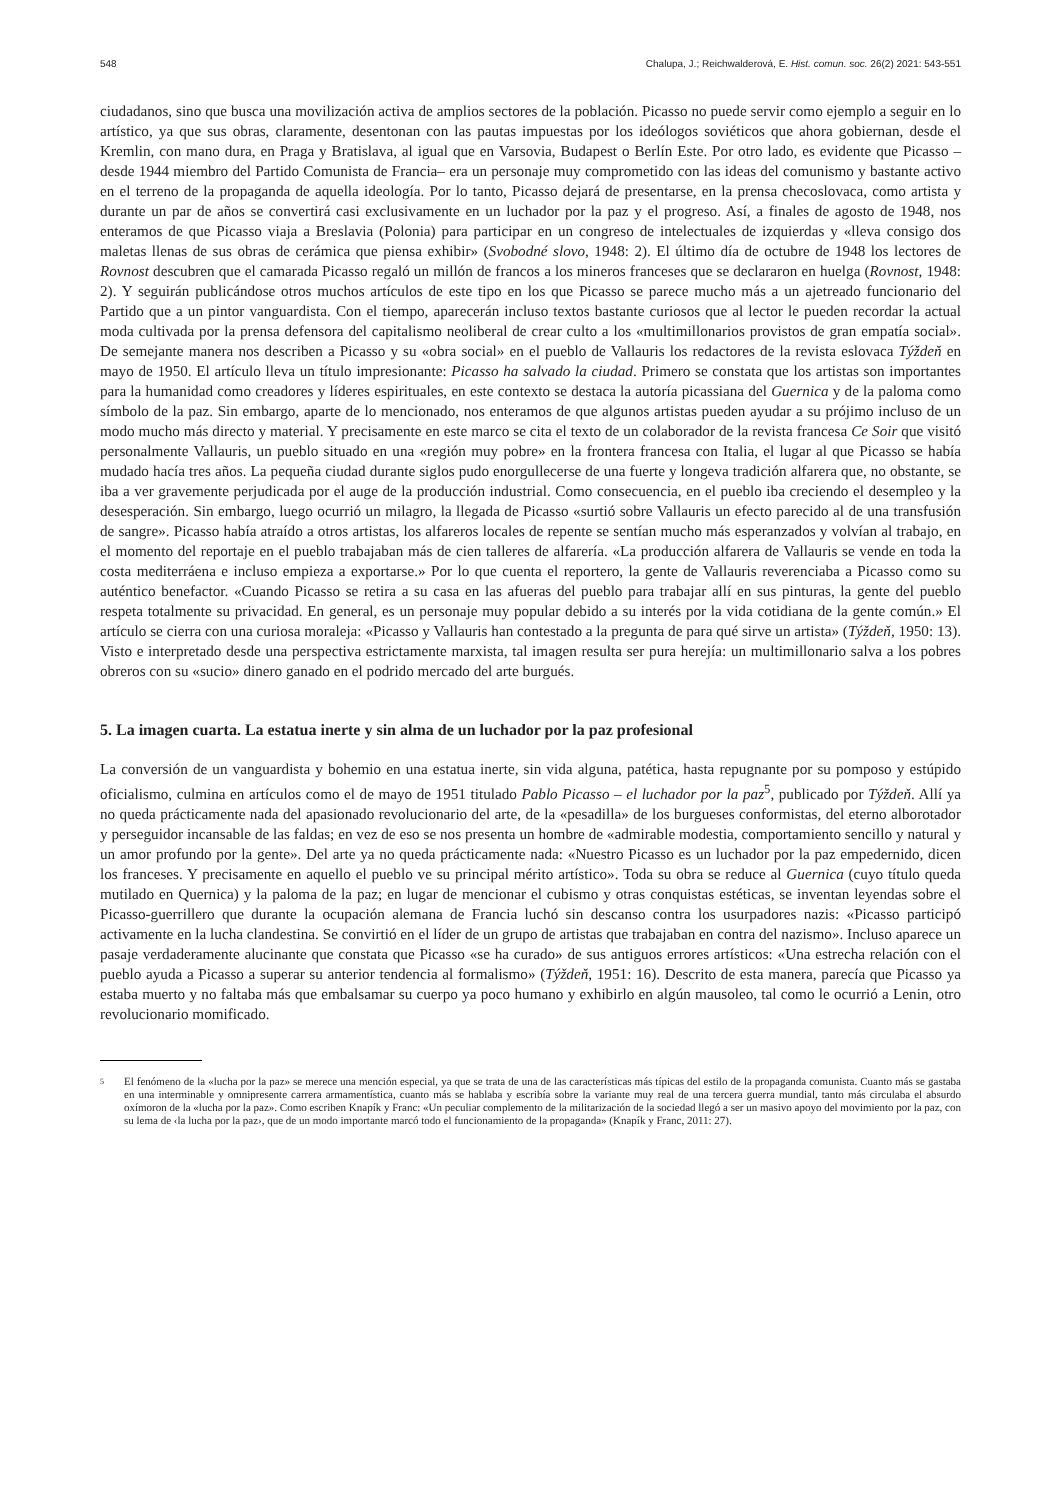548 Chalupa, J.; Reichwalderová, E. Hist. comun. soc. 26(2) 2021: 543-551
ciudadanos, sino que busca una movilización activa de amplios sectores de la población. Picasso no puede servir como ejemplo a seguir en lo artístico, ya que sus obras, claramente, desentonan con las pautas impuestas por los ideólogos soviéticos que ahora gobiernan, desde el Kremlin, con mano dura, en Praga y Bratislava, al igual que en Varsovia, Budapest o Berlín Este. Por otro lado, es evidente que Picasso –desde 1944 miembro del Partido Comunista de Francia– era un personaje muy comprometido con las ideas del comunismo y bastante activo en el terreno de la propaganda de aquella ideología. Por lo tanto, Picasso dejará de presentarse, en la prensa checoslovaca, como artista y durante un par de años se convertirá casi exclusivamente en un luchador por la paz y el progreso. Así, a finales de agosto de 1948, nos enteramos de que Picasso viaja a Breslavia (Polonia) para participar en un congreso de intelectuales de izquierdas y «lleva consigo dos maletas llenas de sus obras de cerámica que piensa exhibir» (Svobodné slovo, 1948: 2). El último día de octubre de 1948 los lectores de Rovnost descubren que el camarada Picasso regaló un millón de francos a los mineros franceses que se declararon en huelga (Rovnost, 1948: 2). Y seguirán publicándose otros muchos artículos de este tipo en los que Picasso se parece mucho más a un ajetreado funcionario del Partido que a un pintor vanguardista. Con el tiempo, aparecerán incluso textos bastante curiosos que al lector le pueden recordar la actual moda cultivada por la prensa defensora del capitalismo neoliberal de crear culto a los «multimillonarios provistos de gran empatía social». De semejante manera nos describen a Picasso y su «obra social» en el pueblo de Vallauris los redactores de la revista eslovaca Týždeň en mayo de 1950. El artículo lleva un título impresionante: Picasso ha salvado la ciudad. Primero se constata que los artistas son importantes para la humanidad como creadores y líderes espirituales, en este contexto se destaca la autoría picassiana del Guernica y de la paloma como símbolo de la paz. Sin embargo, aparte de lo mencionado, nos enteramos de que algunos artistas pueden ayudar a su prójimo incluso de un modo mucho más directo y material. Y precisamente en este marco se cita el texto de un colaborador de la revista francesa Ce Soir que visitó personalmente Vallauris, un pueblo situado en una «región muy pobre» en la frontera francesa con Italia, el lugar al que Picasso se había mudado hacía tres años. La pequeña ciudad durante siglos pudo enorgullecerse de una fuerte y longeva tradición alfarera que, no obstante, se iba a ver gravemente perjudicada por el auge de la producción industrial. Como consecuencia, en el pueblo iba creciendo el desempleo y la desesperación. Sin embargo, luego ocurrió un milagro, la llegada de Picasso «surtió sobre Vallauris un efecto parecido al de una transfusión de sangre». Picasso había atraído a otros artistas, los alfareros locales de repente se sentían mucho más esperanzados y volvían al trabajo, en el momento del reportaje en el pueblo trabajaban más de cien talleres de alfarería. «La producción alfarera de Vallauris se vende en toda la costa mediterráena e incluso empieza a exportarse.» Por lo que cuenta el reportero, la gente de Vallauris reverenciaba a Picasso como su auténtico benefactor. «Cuando Picasso se retira a su casa en las afueras del pueblo para trabajar allí en sus pinturas, la gente del pueblo respeta totalmente su privacidad. En general, es un personaje muy popular debido a su interés por la vida cotidiana de la gente común.» El artículo se cierra con una curiosa moraleja: «Picasso y Vallauris han contestado a la pregunta de para qué sirve un artista» (Týždeň, 1950: 13). Visto e interpretado desde una perspectiva estrictamente marxista, tal imagen resulta ser pura herejía: un multimillonario salva a los pobres obreros con su «sucio» dinero ganado en el podrido mercado del arte burgués.
5. La imagen cuarta. La estatua inerte y sin alma de un luchador por la paz profesional
La conversión de un vanguardista y bohemio en una estatua inerte, sin vida alguna, patética, hasta repugnante por su pomposo y estúpido oficialismo, culmina en artículos como el de mayo de 1951 titulado Pablo Picasso – el luchador por la paz<sup>5</sup>, publicado por Týždeň. Allí ya no queda prácticamente nada del apasionado revolucionario del arte, de la «pesadilla» de los burgueses conformistas, del eterno alborotador y perseguidor incansable de las faldas; en vez de eso se nos presenta un hombre de «admirable modestia, comportamiento sencillo y natural y un amor profundo por la gente». Del arte ya no queda prácticamente nada: «Nuestro Picasso es un luchador por la paz empedernido, dicen los franceses. Y precisamente en aquello el pueblo ve su principal mérito artístico». Toda su obra se reduce al Guernica (cuyo título queda mutilado en Quernica) y la paloma de la paz; en lugar de mencionar el cubismo y otras conquistas estéticas, se inventan leyendas sobre el Picasso-guerrillero que durante la ocupación alemana de Francia luchó sin descanso contra los usurpadores nazis: «Picasso participó activamente en la lucha clandestina. Se convirtió en el líder de un grupo de artistas que trabajaban en contra del nazismo». Incluso aparece un pasaje verdaderamente alucinante que constata que Picasso «se ha curado» de sus antiguos errores artísticos: «Una estrecha relación con el pueblo ayuda a Picasso a superar su anterior tendencia al formalismo» (Týždeň, 1951: 16). Descrito de esta manera, parecía que Picasso ya estaba muerto y no faltaba más que embalsamar su cuerpo ya poco humano y exhibirlo en algún mausoleo, tal como le ocurrió a Lenin, otro revolucionario momificado.
5
El fenómeno de la «lucha por la paz» se merece una mención especial, ya que se trata de una de las características más típicas del estilo de la propaganda comunista. Cuanto más se gastaba en una interminable y omnipresente carrera armamentística, cuanto más se hablaba y escribía sobre la variante muy real de una tercera guerra mundial, tanto más circulaba el absurdo oxímoron de la «lucha por la paz». Como escriben Knapík y Franc: «Un peculiar complemento de la militarización de la sociedad llegó a ser un masivo apoyo del movimiento por la paz, con su lema de ‹la lucha por la paz›, que de un modo importante marcó todo el funcionamiento de la propaganda» (Knapík y Franc, 2011: 27).